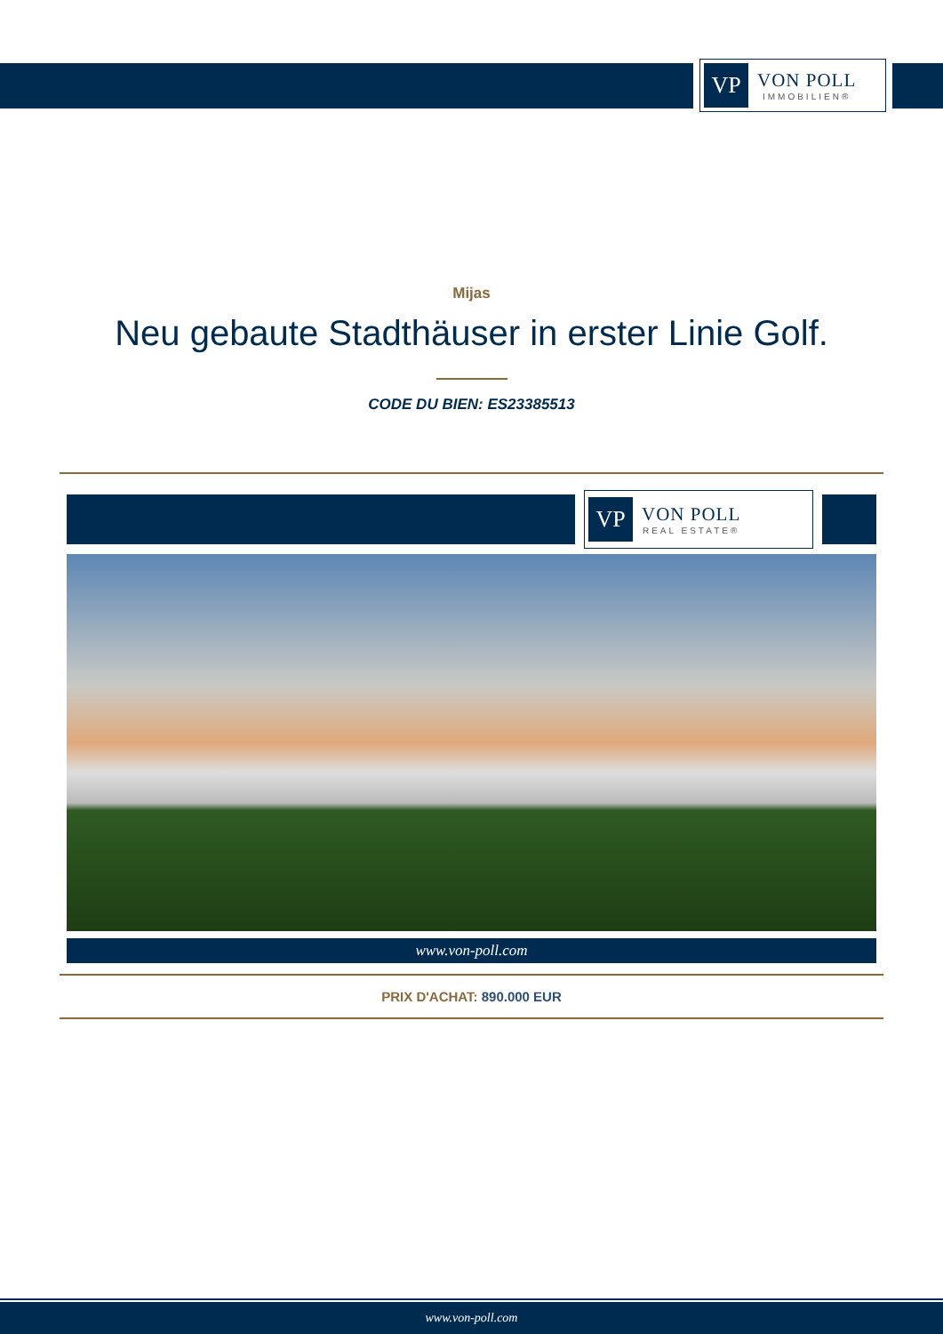VP
VON POLL
IMMOBILIEN®
Mijas
Neu gebaute Stadthäuser in erster Linie Golf.
CODE DU BIEN: ES23385513
VP
VON POLL
REAL ESTATE®
www.von-poll.com
PRIX D'ACHAT: 890.000 EUR
www.von-poll.com